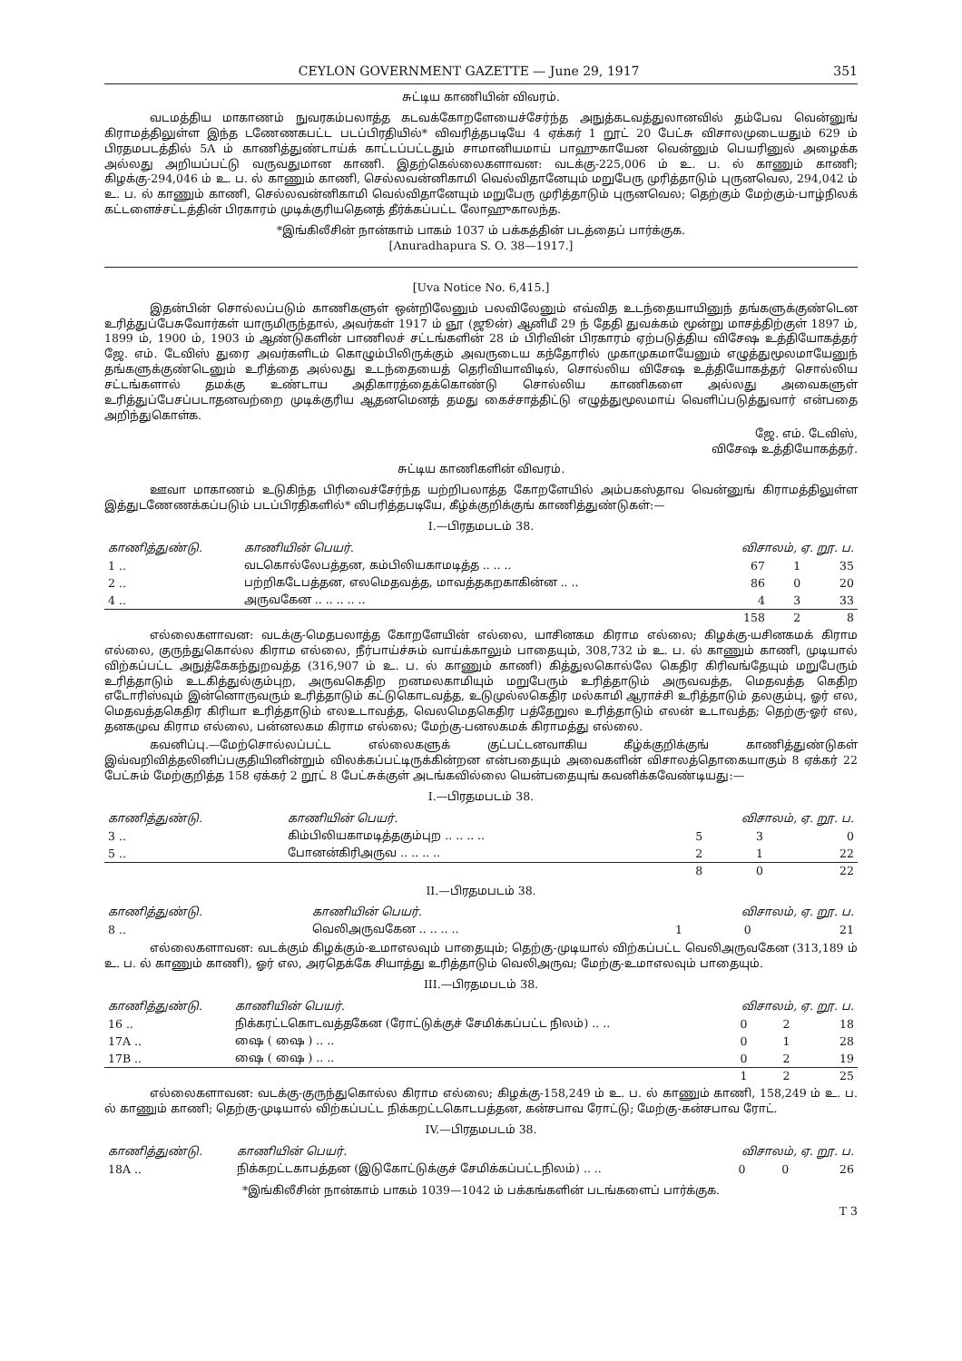CEYLON GOVERNMENT GAZETTE — June 29, 1917 351
சுட்டிய காணியின் விவரம்.
வடமத்திய மாகாணம் நுவரகம்பலாத்த கடவக்கோறளேயைச்சேர்ந்த அநுத்கடவத்துலானவில் தம்பேவ வென்னுங் கிராமத்திலுள்ள இந்த டணேணகபட்ட படப்பிரதியில்* விவரித்தபடியே 4 ஏக்கர் 1 றூட் 20 பேட்சு விசாலமுடையதும் 629 ம் பிரதமபடத்தில் 5A ம் காணித்துண்டாய்க் காட்டப்பட்டதும் சாமானியமாய் பாஹுகாயேன வென்னும் பெயரினுல் அழைக்க அல்லது அறியப்பட்டு வருவதுமான காணி. இதற்கெல்லைகளாவன: வடக்கு-225,006 ம் உ. ப. ல் காணும் காணி; கிழக்கு-294,046 ம் உ. ப. ல் காணும் காணி, செல்லவன்னிகாமி வெல்விதானேயும் மறுபேரு முரித்தாடும் புருனவெல, 294,042 ம் உ. ப. ல் காணும் காணி, செல்லவன்னிகாமி வெல்விதானேயும் மறுபேரு முரித்தாடும் புருனவெல; தெற்கும் மேற்கும்-பாழ்நிலக் கட்டளைச்சட்டத்தின் பிரகாரம் முடிக்குரியதெனத் தீர்க்கப்பட்ட லோஹுகாலந்த.
*இங்கிலீசின் நான்காம் பாகம் 1037 ம் பக்கத்தின் படத்தைப் பார்க்குக.
[Anuradhapura S. O. 38—1917.]
[Uva Notice No. 6,415.]
இதன்பின் சொல்லப்படும் காணிகளுள் ஒன்றிலேனும் பலவிலேனும் எவ்வித உடந்தையாயினுந் தங்களுக்குண்டென உரித்துப்பேசுவோர்கள் யாருமிருந்தால், அவர்கள் 1917 ம் ஞூ (ஜூன்) ஆனிமீ 29 ந் தேதி துவக்கம் மூன்று மாசத்திற்குள் 1897 ம், 1899 ம், 1900 ம், 1903 ம் ஆண்டுகளின் பாணிலச் சட்டங்களின் 28 ம் பிரிவின் பிரகாரம் ஏற்படுத்திய விசேஷ உத்தியோகத்தர் ஜே. எம். டேவிஸ் துரை அவர்களிடம் கொழும்பிலிருக்கும் அவருடைய கந்தோரில் முகாமுகமாயேனும் எழுத்துமூலமாயேனுந் தங்களுக்குண்டெனும் உரித்தை அல்லது உடந்தையைத் தெரிவியாவிடில், சொல்லிய விசேஷ உத்தியோகத்தர் சொல்லிய சட்டங்களால் தமக்கு உண்டாய அதிகாரத்தைக்கொண்டு சொல்லிய காணிகளை அல்லது அவைகளுள் உரித்துப்பேசப்படாதனவற்றை முடிக்குரிய ஆதனமெனத் தமது கைச்சாத்திட்டு எழுத்துமூலமாய் வெளிப்படுத்துவார் என்பதை அறிந்துகொள்க.
ஜே. எம். டேவிஸ்,
விசேஷ உத்தியோகத்தர்.
சுட்டிய காணிகளின் விவரம்.
ஊவா மாகாணம் உடுகிந்த பிரிவைச்சேர்ந்த யற்றிபலாத்த கோறளேயில் அம்பகஸ்தாவ வென்னுங் கிராமத்திலுள்ள இத்துடணேணக்கப்படும் படப்பிரதிகளில்* விபரித்தபடியே, கீழ்க்குறிக்குங் காணித்துண்டுகள்:—
I.—பிரதமபடம் 38.
| காணித்துண்டு. | காணியின் பெயர். | விசாலம், ஏ. றூ. ப. | | |
| --- | --- | --- | --- | --- |
| 1 .. | வடகொல்லேபத்தன, கம்பிலியகாமடித்த .. .. .. | 67 | 1 | 35 |
| 2 .. | பற்றிகடேபத்தன, எலமெதவத்த, மாவத்தகறகாகின்ன .. .. | 86 | 0 | 20 |
| 4 .. | அருவகேன .. .. .. .. .. | 4 | 3 | 33 |
| | | 158 | 2 | 8 |
எல்லைகளாவன: வடக்கு-மெதபலாத்த கோறளேயின் எல்லை, யாசினகம கிராம எல்லை; கிழக்கு-யசினகமக் கிராம எல்லை, குருந்துகொல்ல கிராம எல்லை, நீர்பாய்ச்சும் வாய்க்காலும் பாதையும், 308,732 ம் உ. ப. ல் காணும் காணி, முடியால் விற்கப்பட்ட அநுத்கேகந்துறவத்த (316,907 ம் உ. ப. ல் காணும் காணி) கித்துலகொல்லே கெதிர கிரிவங்தேயும் மறுபேரும் உரித்தாடும் உடகித்துல்கும்புற, அருவகெதிற றனமலகாமியும் மறுபேரும் உரித்தாடும் அருவவத்த, மெதவத்த கெதிற எடோரிஸ்வும் இன்னொருவரும் உரித்தாடும் கட்டுகொடவத்த, உடுமுல்லகெதிர மல்காமி ஆராச்சி உரித்தாடும் தலகும்பு, ஓர் எல, மெதவத்தகெதிர கிரியா உரித்தாடும் எலஉடாவத்த, வெலமெதகெதிர பத்தேறுல உரித்தாடும் எலன் உடாவத்த; தெற்கு-ஓர் எல, தனகமுவ கிராம எல்லை, பன்னலகம கிராம எல்லை; மேற்கு-பனலகமக் கிராமத்து எல்லை.
கவனிப்பு.—மேற்சொல்லப்பட்ட எல்லைகளுக் குட்பட்டனவாகிய கீழ்க்குறிக்குங் காணித்துண்டுகள் இவ்வறிவித்தலினிப்பகுதியினின்றும் விலக்கப்பட்டிருக்கின்றன என்பதையும் அவைகளின் விசாலத்தொகையாகும் 8 ஏக்கர் 22 பேட்சும் மேற்குறித்த 158 ஏக்கர் 2 றூட் 8 பேட்சுக்குள் அடங்கவில்லை யென்பதையுங் கவனிக்கவேண்டியது:—
I.—பிரதமபடம் 38.
| காணித்துண்டு. | காணியின் பெயர். | விசாலம், ஏ. றூ. ப. | | |
| --- | --- | --- | --- | --- |
| 3 .. | கிம்பிலியகாமடித்தகும்புற .. .. .. .. | 5 | 3 | 0 |
| 5 .. | போனன்கிரிஅருவ .. .. .. .. | 2 | 1 | 22 |
| | | 8 | 0 | 22 |
II.—பிரதமபடம் 38.
| காணித்துண்டு. | காணியின் பெயர். | விசாலம், ஏ. றூ. ப. | | |
| --- | --- | --- | --- | --- |
| 8 .. | வெலிஅருவகேன .. .. .. .. | 1 | 0 | 21 |
எல்லைகளாவன: வடக்கும் கிழக்கும்-உமாஎலவும் பாதையும்; தெற்கு-முடியால் விற்கப்பட்ட வெலிஅருவகேன (313,189 ம் உ. ப. ல் காணும் காணி), ஓர் எல, அரதெக்கே சியாத்து உரித்தாடும் வெலிஅருவ; மேற்கு-உமாஎலவும் பாதையும்.
III.—பிரதமபடம் 38.
| காணித்துண்டு. | காணியின் பெயர். | விசாலம், ஏ. றூ. ப. | | |
| --- | --- | --- | --- | --- |
| 16 .. | நிக்கரட்டகொடவத்தகேன (ரோட்டுக்குச் சேமிக்கப்பட்ட நிலம்) .. .. | 0 | 2 | 18 |
| 17A .. | ஷை ( ஷை ) .. .. | 0 | 1 | 28 |
| 17B .. | ஷை ( ஷை ) .. .. | 0 | 2 | 19 |
| | | 1 | 2 | 25 |
எல்லைகளாவன: வடக்கு-குருந்துகொல்ல கிராம எல்லை; கிழக்கு-158,249 ம் உ. ப. ல் காணும் காணி, 158,249 ம் உ. ப. ல் காணும் காணி; தெற்கு-முடியால் விற்கப்பட்ட நிக்கறட்டகொடபத்தன, கன்சபாவ ரோட்டு; மேற்கு-கன்சபாவ ரோட்.
IV.—பிரதமபடம் 38.
| காணித்துண்டு. | காணியின் பெயர். | விசாலம், ஏ. றூ. ப. | | |
| --- | --- | --- | --- | --- |
| 18A .. | நிக்கறட்டகாபத்தன (இடுகோட்டுக்குச் சேமிக்கப்பட்டநிலம்) .. .. | 0 | 0 | 26 |
*இங்கிலீசின் நான்காம் பாகம் 1039—1042 ம் பக்கங்களின் படங்களைப் பார்க்குக.
T 3